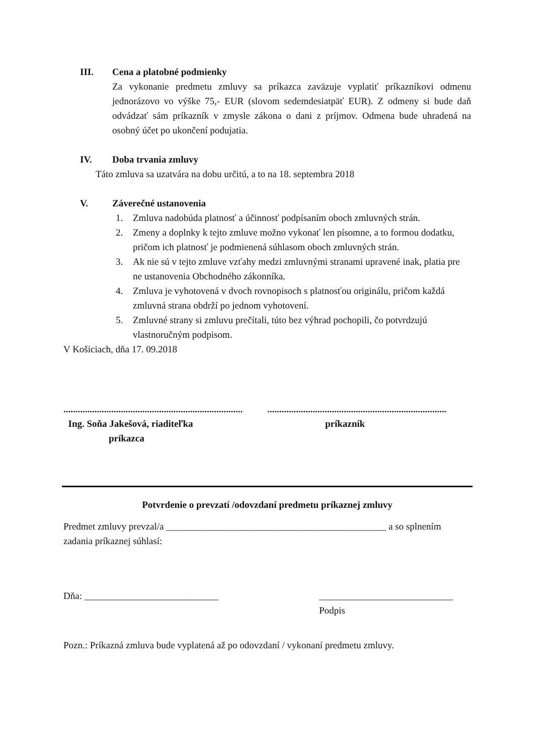III. Cena a platobné podmienky
Za vykonanie predmetu zmluvy sa príkazca zaväzuje vyplatiť príkazníkovi odmenu jednorázovo vo výške 75,- EUR (slovom sedemdesiatpäť EUR). Z odmeny si bude daň odvádzať sám príkazník v zmysle zákona o dani z príjmov. Odmena bude uhradená na osobný účet po ukončení podujatia.
IV. Doba trvania zmluvy
Táto zmluva sa uzatvára na dobu určitú, a to na 18. septembra 2018
V. Záverečné ustanovenia
1. Zmluva nadobúda platnosť a účinnosť podpísaním oboch zmluvných strán.
2. Zmeny a doplnky k tejto zmluve možno vykonať len písomne, a to formou dodatku, pričom ich platnosť je podmienená súhlasom oboch zmluvných strán.
3. Ak nie sú v tejto zmluve vzťahy medzi zmluvnými stranami upravené inak, platia pre ne ustanovenia Obchodného zákonníka.
4. Zmluva je vyhotovená v dvoch rovnopisoch s platnosťou originálu, pričom každá zmluvná strana obdrží po jednom vyhotovení.
5. Zmluvné strany si zmluvu prečítali, túto bez výhrad pochopili, čo potvrdzujú vlastnoručným podpisom.
V Košiciach, dňa 17. 09.2018
...........................................................................
Ing. Soňa Jakešová, riaditeľka
príkazca
...........................................................................
príkazník
Potvrdenie o prevzatí /odovzdaní predmetu príkaznej zmluvy
Predmet zmluvy prevzal/a ______________________________________________ a so splnením zadania príkaznej súhlasí:
Dňa: ____________________________ ____________________________
Podpis
Pozn.: Príkazná zmluva bude vyplatená až po odovzdaní / vykonaní predmetu zmluvy.